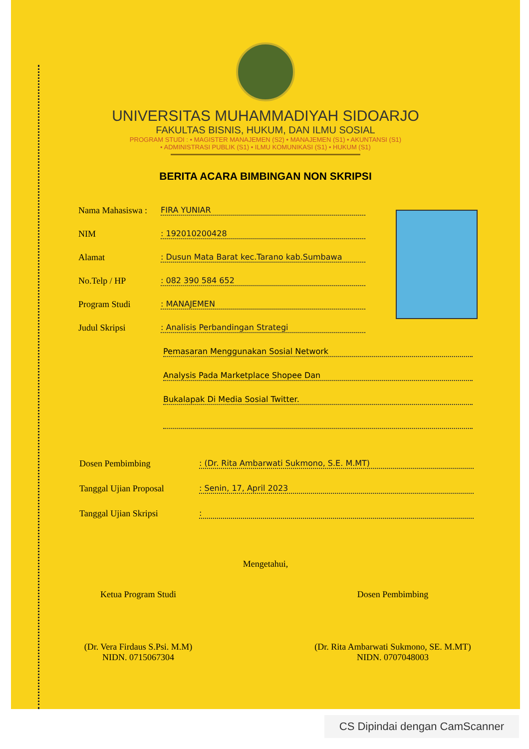UNIVERSITAS MUHAMMADIYAH SIDOARJO
FAKULTAS BISNIS, HUKUM, DAN ILMU SOSIAL
PROGRAM STUDI : • MAGISTER MANAJEMEN (S2) • MANAJEMEN (S1) • AKUNTANSI (S1)
• ADMINISTRASI PUBLIK (S1) • ILMU KOMUNIKASI (S1) • HUKUM (S1)
BERITA ACARA BIMBINGAN NON SKRIPSI
Nama Mahasiswa : FIRA YUNIAR
NIM: 192010200428
Alamat: Dusun Mata Barat kec.Tarano kab.Sumbawa
No.Telp / HP: 082 390 584 652
Program Studi: MANAJEMEN
Judul Skripsi: Analisis Perbandingan Strategi
Pemasaran Menggunakan Sosial Network
Analysis Pada Marketplace Shopee Dan
Bukalapak Di Media Sosial Twitter.
Dosen Pembimbing: (Dr. Rita Ambarwati Sukmono, S.E. M.MT)
Tanggal Ujian Proposal: Senin, 17, April 2023
Tanggal Ujian Skripsi:
Mengetahui,
Ketua Program Studi
(Dr. Vera Firdaus S.Psi. M.M)
NIDN. 0715067304
Dosen Pembimbing
(Dr. Rita Ambarwati Sukmono, SE. M.MT)
NIDN. 0707048003
CS Dipindai dengan CamScanner